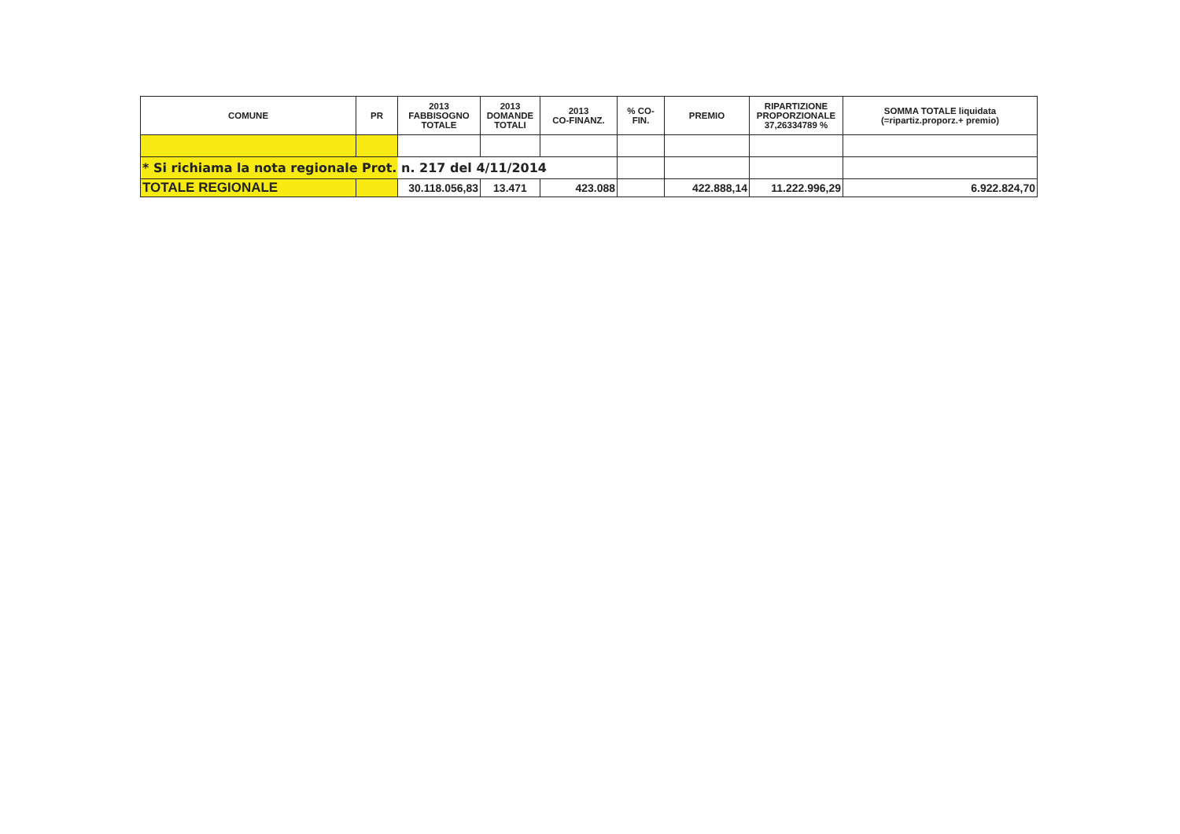| COMUNE | PR | 2013 FABBISOGNO TOTALE | 2013 DOMANDE TOTALI | 2013 CO-FINANZ. | % CO- FIN. | PREMIO | RIPARTIZIONE PROPORZIONALE 37,26334789 % | SOMMA TOTALE liquidata (=ripartiz.proporz.+ premio) |
| --- | --- | --- | --- | --- | --- | --- | --- | --- |
| * Si richiama la nota regionale Prot. n. 217 del 4/11/2014 | | | | | | | | |
| TOTALE REGIONALE | | 30.118.056,83 | 13.471 | 423.088 | | 422.888,14 | 11.222.996,29 | 6.922.824,70 |